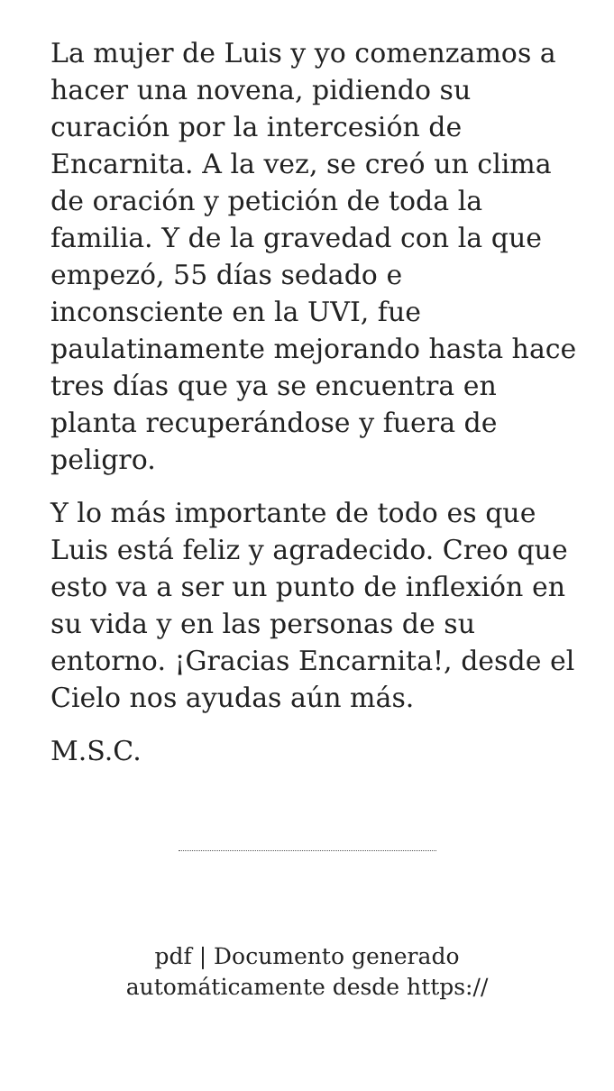La mujer de Luis y yo comenzamos a hacer una novena, pidiendo su curación por la intercesión de Encarnita. A la vez, se creó un clima de oración y petición de toda la familia. Y de la gravedad con la que empezó, 55 días sedado e inconsciente en la UVI, fue paulatinamente mejorando hasta hace tres días que ya se encuentra en planta recuperándose y fuera de peligro.
Y lo más importante de todo es que Luis está feliz y agradecido. Creo que esto va a ser un punto de inflexión en su vida y en las personas de su entorno. ¡Gracias Encarnita!, desde el Cielo nos ayudas aún más.
M.S.C.
pdf | Documento generado
automáticamente desde https://